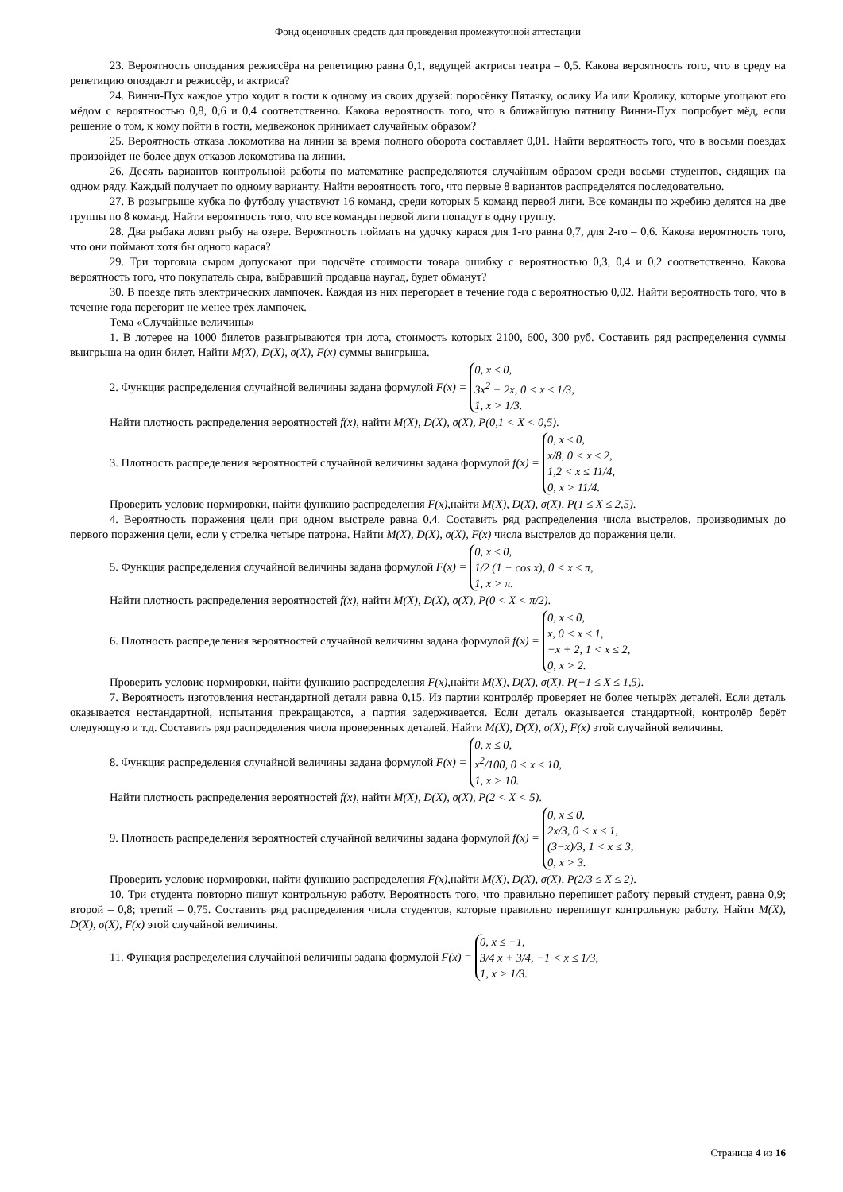Фонд оценочных средств для проведения промежуточной аттестации
23. Вероятность опоздания режиссёра на репетицию равна 0,1, ведущей актрисы театра – 0,5. Какова вероятность того, что в среду на репетицию опоздают и режиссёр, и актриса?
24. Винни-Пух каждое утро ходит в гости к одному из своих друзей: поросёнку Пятачку, ослику Иа или Кролику, которые угощают его мёдом с вероятностью 0,8, 0,6 и 0,4 соответственно. Какова вероятность того, что в ближайшую пятницу Винни-Пух попробует мёд, если решение о том, к кому пойти в гости, медвежонок принимает случайным образом?
25. Вероятность отказа локомотива на линии за время полного оборота составляет 0,01. Найти вероятность того, что в восьми поездах произойдёт не более двух отказов локомотива на линии.
26. Десять вариантов контрольной работы по математике распределяются случайным образом среди восьми студентов, сидящих на одном ряду. Каждый получает по одному варианту. Найти вероятность того, что первые 8 вариантов распределятся последовательно.
27. В розыгрыше кубка по футболу участвуют 16 команд, среди которых 5 команд первой лиги. Все команды по жребию делятся на две группы по 8 команд. Найти вероятность того, что все команды первой лиги попадут в одну группу.
28. Два рыбака ловят рыбу на озере. Вероятность поймать на удочку карася для 1-го равна 0,7, для 2-го – 0,6. Какова вероятность того, что они поймают хотя бы одного карася?
29. Три торговца сыром допускают при подсчёте стоимости товара ошибку с вероятностью 0,3, 0,4 и 0,2 соответственно. Какова вероятность того, что покупатель сыра, выбравший продавца наугад, будет обманут?
30. В поезде пять электрических лампочек. Каждая из них перегорает в течение года с вероятностью 0,02. Найти вероятность того, что в течение года перегорит не менее трёх лампочек.
Тема «Случайные величины»
1. В лотерее на 1000 билетов разыгрываются три лота, стоимость которых 2100, 600, 300 руб. Составить ряд распределения суммы выигрыша на один билет. Найти M(X), D(X), σ(X), F(x) суммы выигрыша.
2. Функция распределения случайной величины задана формулой F(x) = 0, x ≤ 0,
3x<sup>2</sup> + 2x, 0 < x ≤ 1/3,
1, x > 1/3.
Найти плотность распределения вероятностей f(x), найти M(X), D(X), σ(X), P(0,1 < X < 0,5).
3. Плотность распределения вероятностей случайной величины задана формулой f(x) = 0, x ≤ 0,
x/8, 0 < x ≤ 2,
1,2 < x ≤ 11/4,
0, x > 11/4.
Проверить условие нормировки, найти функцию распределения F(x),найти M(X), D(X), σ(X), P(1 ≤ X ≤ 2,5).
4. Вероятность поражения цели при одном выстреле равна 0,4. Составить ряд распределения числа выстрелов, производимых до первого поражения цели, если у стрелка четыре патрона. Найти M(X), D(X), σ(X), F(x) числа выстрелов до поражения цели.
5. Функция распределения случайной величины задана формулой F(x) = 0, x ≤ 0,
1/2 (1 − cos x), 0 < x ≤ π,
1, x > π.
Найти плотность распределения вероятностей f(x), найти M(X), D(X), σ(X), P(0 < X < π/2).
6. Плотность распределения вероятностей случайной величины задана формулой f(x) = 0, x ≤ 0,
x, 0 < x ≤ 1,
−x + 2, 1 < x ≤ 2,
0, x > 2.
Проверить условие нормировки, найти функцию распределения F(x),найти M(X), D(X), σ(X), P(−1 ≤ X ≤ 1,5).
7. Вероятность изготовления нестандартной детали равна 0,15. Из партии контролёр проверяет не более четырёх деталей. Если деталь оказывается нестандартной, испытания прекращаются, а партия задерживается. Если деталь оказывается стандартной, контролёр берёт следующую и т.д. Составить ряд распределения числа проверенных деталей. Найти M(X), D(X), σ(X), F(x) этой случайной величины.
8. Функция распределения случайной величины задана формулой F(x) = 0, x ≤ 0,
x<sup>2</sup>/100, 0 < x ≤ 10,
1, x > 10.
Найти плотность распределения вероятностей f(x), найти M(X), D(X), σ(X), P(2 < X < 5).
9. Плотность распределения вероятностей случайной величины задана формулой f(x) = 0, x ≤ 0,
2x/3, 0 < x ≤ 1,
(3−x)/3, 1 < x ≤ 3,
0, x > 3.
Проверить условие нормировки, найти функцию распределения F(x),найти M(X), D(X), σ(X), P(2/3 ≤ X ≤ 2).
10. Три студента повторно пишут контрольную работу. Вероятность того, что правильно перепишет работу первый студент, равна 0,9; второй – 0,8; третий – 0,75. Составить ряд распределения числа студентов, которые правильно перепишут контрольную работу. Найти M(X), D(X), σ(X), F(x) этой случайной величины.
11. Функция распределения случайной величины задана формулой F(x) = 0, x ≤ −1,
3/4 x + 3/4, −1 < x ≤ 1/3,
1, x > 1/3.
Страница 4 из 16